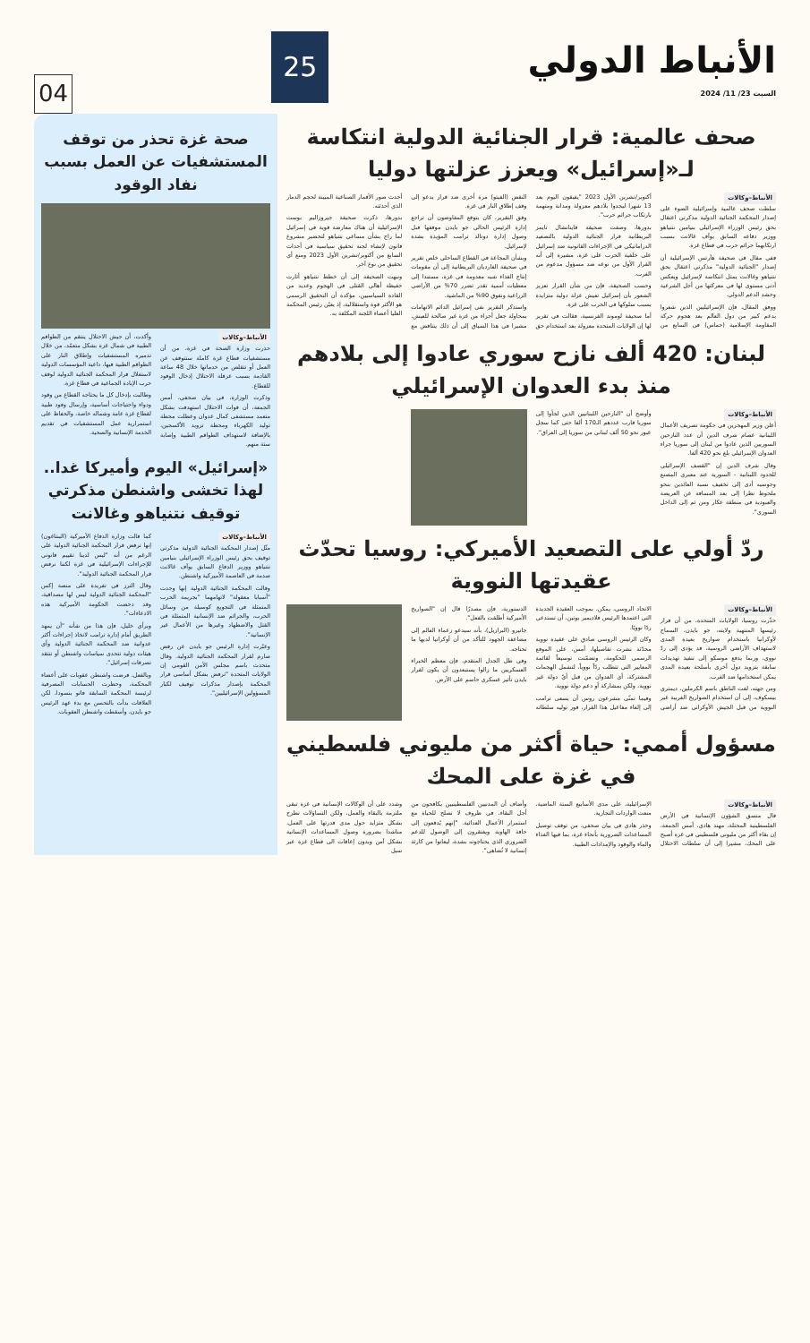الأنباط الدولي
السبت 23/ 11/ 2024
25
04
صحف عالمية: قرار الجنائية الدولية انتكاسة لـ«إسرائيل» ويعزز عزلتها دوليا
الأنباط–وكالات
سلطت صحف عالمية وإسرائيلية الضوء على إصدار المحكمة الجنائية الدولية مذكرتي اعتقال بحق رئيس الوزراء الإسرائيلي بنيامين نتنياهو ووزير دفاعه السابق يوآف غالانت بسبب ارتكابهما جرائم حرب في قطاع غزة.
ففي مقال في صحيفة هآرتس الإسرائيلية أن إصدار "الجنائية الدولية" مذكرتي اعتقال بحق نتنياهو وغالانت يمثل انتكاسة لإسرائيل ويعكس أدنى مستوى لها في معركتها من أجل الشرعية وحشد الدعم الدولي.
ووفق المقال، فإن الإسرائيليين الذين شعروا بدعم كبير من دول العالم بعد هجوم حركة المقاومة الإسلامية (حماس) في السابع من أكتوبر/تشرين الأول 2023 "يفيقون اليوم بعد 13 شهرا ليجدوا بلادهم معزولة ومدانة ومتهمة بارتكاب جرائم حرب".
بدورها، وصفت صحيفة فاينانشال تايمز البريطانية قرار الجنائية الدولية بالتصعيد الدراماتيكي في الإجراءات القانونية ضد إسرائيل على خلفية الحرب على غزة، مشيرة إلى أنه القرار الأول من نوعه ضد مسؤول مدعوم من الغرب.
وحسب الصحيفة، فإن من شأن القرار تعزيز الشعور بأن إسرائيل تعيش عزلة دولية متزايدة بسبب سلوكها في الحرب على غزة.
أما صحيفة لوموند الفرنسية، فقالت في تقرير لها إن الولايات المتحدة معزولة بعد استخدام حق النقض (الفيتو) مرة أخرى ضد قرار يدعو إلى وقف إطلاق النار في غزة.
وفق التقرير، كان يتوقع المفاوضون أن تراجع إدارة الرئيس الحالي جو بايدن موقفها قبل وصول إدارة دونالد ترامب المؤيدة بشدة لإسرائيل.
وبشأن المجاعة في القطاع الساحلي خلص تقرير في صحيفة الغارديان البريطانية إلى أن مقومات إنتاج الغذاء شبه معدومة في غزة، مستندا إلى معطيات أممية تقدر تضرر 70% من الأراضي الزراعية ونفوق 90% من الماشية.
واستذكر التقرير نفي إسرائيل الدائم الاتهامات بمحاولة جعل أجزاء من غزة غير صالحة للعيش، مشيرا في هذا السياق إلى أن ذلك يتناقض مع أحدث صور الأقمار الصناعية المبينة لحجم الدمار الذي أحدثته.
بدورها، ذكرت صحيفة جيروزاليم بوست الإسرائيلية أن هناك معارضة قوية في إسرائيل لما راج بشأن مساعي نتنياهو لتحضير مشروع قانون لإنشاء لجنة تحقيق سياسية في أحداث السابع من أكتوبر/تشرين الأول 2023 ومنع أي تحقيق من نوع آخر.
ونبهت الصحيفة إلى أن خطط نتنياهو أثارت حفيظة أهالي القتلى في الهجوم وعديد من القادة السياسيين، مؤكدة أن التحقيق الرسمي هو الأكثر قوة واستقلالية، إذ يعيّن رئيس المحكمة العليا أعضاء اللجنة المكلفة به.
لبنان: 420 ألف نازح سوري عادوا إلى بلادهم منذ بدء العدوان الإسرائيلي
الأنباط–وكالات
أعلن وزير المهجرين في حكومة تصريف الأعمال اللبنانية عصام شرف الدين أن عدد النازحين السوريين الذين عادوا من لبنان إلى سوريا جراء العدوان الإسرائيلي بلغ نحو 420 ألفا.
وقال شرف الدين إن "القصف الإسرائيلي للحدود اللبنانية - السورية عند معبري المصنع وجوسيه أدى إلى تخفيف نسبة العائدين بنحو ملحوظ نظرا إلى بعد المسافة عن العريضة والعبودية في منطقة عكار ومن ثم إلى الداخل السوري".
وأوضح أن "النازحين اللبنانيين الذين لجأوا إلى سوريا قارب عددهم الـ170 ألفا حتى كما سجل عبور نحو 50 ألف لبناني من سوريا إلى العراق".
ردّ أولي على التصعيد الأميركي: روسيا تحدّث عقيدتها النووية
الأنباط–وكالات
حذّرت روسيا، الولايات المتحدة، من أن قرار رئيسها المنتهية ولايته، جو بايدن، السماح لأوكرانيا باستخدام صواريخ بعيدة المدى لاستهداف الأراضي الروسية، قد يؤدي إلى ردّ نووي، وربما يدفع موسكو إلى تنفيذ تهديدات سابقة بتزويد دول أخرى بأسلحة بعيدة المدى يمكن استخدامها ضد الغرب.
ومن جهته، لفت الناطق باسم الكرملين، ديمتري بيسكوف، إلى أن استخدام الصواريخ الغربية غير النووية من قبل الجيش الأوكراني ضد أراضي الاتحاد الروسي، يمكن، بموجب العقيدة الجديدة التي اعتمدها الرئيس فلاديمير بوتين، أن تستدعي ردًا نوويًا.
وكان الرئيس الروسي صادق على عقيدة نووية محدّثة نشرت تفاصيلها، أمس، على الموقع الرسمي للحكومة، وتضمّنت توسيعاً لقائمة المعايير التي تتطلب ردّاً نووياً، لتشمل الهجمات المشتركة، أي العدوان من قبل أيّ دولة غير نووية، ولكن بمشاركة أو دعم دولة نووية.
وفيما تمنّى مشرعون روس أن يسعى ترامب إلى إلغاء مفاعيل هذا القرار، فور توليه سلطاته الدستورية، فإن مصدرًا قال إن "الصواريخ الأميركية أطلقت بالفعل".
جانيرو (البرازيل)، بأنه سيدعو زعماء العالم إلى مضاعفة الجهود للتأكد من أن أوكرانيا لديها ما تحتاجه.
وفي ظل الجدل المتقدم، فإن معظم الخبراء العسكريين ما زالوا يستبعدون أن يكون لقرار بايدن تأثير عسكري حاسم على الأرض.
مسؤول أممي: حياة أكثر من مليوني فلسطيني في غزة على المحك
الأنباط–وكالات
قال منسق الشؤون الإنسانية في الأرض الفلسطينية المحتلة، مهند هادي، أمس الجمعة، إن بقاء أكثر من مليوني فلسطيني في غزة أصبح على المحك، مشيرا إلى أن سلطات الاحتلال الإسرائيلية، على مدى الأسابيع الستة الماضية، منعت الواردات التجارية.
وحذر هادي في بيان صحفي، من توقف توصيل المساعدات الضرورية بأنحاء غزة، بما فيها الغذاء والماء والوقود والإمدادات الطبية.
وأضاف أن المدنيين الفلسطينيين يكافحون من أجل البقاء، في ظروف لا تصلح للحياة مع استمرار الأعمال العدائية. "إنهم يُدفعون إلى حافة الهاوية ويفتقرون إلى الوصول للدعم الضروري الذي يحتاجونه بشدة، ليعانوا من كارثة إنسانية لا تُضاهى".
وشدد على أن الوكالات الإنسانية في غزة تبقى ملتزمة بالبقاء والعمل، ولكن التساؤلات تطرح بشكل متزايد حول مدى قدرتها على العمل، مناشدا بضرورة وصول المساعدات الإنسانية بشكل آمن وبدون إعاقات الى قطاع غزة عبر سبل
صحة غزة تحذر من توقف المستشفيات عن العمل بسبب نفاد الوقود
الأنباط–وكالات
حذرت وزارة الصحة في غزة، من أن مستشفيات قطاع غزة كاملة ستتوقف عن العمل أو تتقلص من خدماتها خلال 48 ساعة القادمة بسبب عرقلة الاحتلال إدخال الوقود للقطاع.
وذكرت الوزارة، في بيان صحفي، أمس الجمعة، أن قوات الاحتلال استهدفت بشكل متعمد مستشفى كمال عدوان وعطلت محطة توليد الكهرباء ومحطة تزويد الأكسجين، بالإضافة لاستهداف الطواقم الطبية وإصابة ستة منهم.
وأكدت، أن جيش الاحتلال ينتقم من الطواقم الطبية في شمال غزة بشكل متعمّد، من خلال تدميره المستشفيات وإطلاق النار على الطواقم الطبية فيها، داعية المؤسسات الدولية لاستغلال قرار المحكمة الجنائية الدولية لوقف حرب الإبادة الجماعية في قطاع غزة.
وطالبت بإدخال كل ما يحتاجه القطاع من وقود ودواء واحتياجات أساسية، وإرسال وفود طبية لقطاع غزة عامة وشماله خاصة، والحفاظ على استمرارية عمل المستشفيات في تقديم الخدمة الإنسانية والصحية.
«إسرائيل» اليوم وأميركا غدا.. لهذا تخشى واشنطن مذكرتي توقيف نتنياهو وغالانت
الأنباط–وكالات
مثّل إصدار المحكمة الجنائية الدولية مذكرتي توقيف بحق رئيس الوزراء الإسرائيلي بنيامين نتنياهو ووزير الدفاع السابق يوآف غالانت صدمة في العاصمة الأميركية واشنطن.
وقالت المحكمة الجنائية الدولية إنها وجدت "أسبابا معقولة" لاتهامهما "بجريمة الحرب المتمثلة في التجويع كوسيلة من وسائل الحرب، والجرائم ضد الإنسانية المتمثلة في القتل والاضطهاد وغيرها من الأعمال غير الإنسانية".
وعبّرت إدارة الرئيس جو بايدن عن رفض صارم لقرار المحكمة الجنائية الدولية. وقال متحدث باسم مجلس الأمن القومي إن الولايات المتحدة "ترفض بشكل أساسي قرار المحكمة بإصدار مذكرات توقيف لكبار المسؤولين الإسرائيليين".
كما قالت وزارة الدفاع الأميركية (البنتاغون) إنها ترفض قرار المحكمة الجنائية الدولية على الرغم من أنه "ليس لدينا تقييم قانوني للإجراءات الإسرائيلية في غزة لكننا نرفض قرار المحكمة الجنائية الدولية".
وقال الترز في تغريدة على منصة إكس "المحكمة الجنائية الدولية ليس لها مصداقية، وقد دحضت الحكومة الأميركية هذه الادعاءات".
وبرأي خليل، فإن هذا من شأنه "أن يمهد الطريق أمام إدارة ترامب لاتخاذ إجراءات أكثر عدوانية ضد المحكمة الجنائية الدولية وأي هيئات دولية تتحدى سياسات واشنطن أو تنتقد تصرفات إسرائيل".
وبالفعل، فرضت واشنطن عقوبات على أعضاء المحكمة، وحظرت الحسابات المصرفية لرئيسة المحكمة السابقة فاتو بنسودا، لكن العلاقات بدأت بالتحسن مع بدء عهد الرئيس جو بايدن، وأسقطت واشنطن العقوبات.